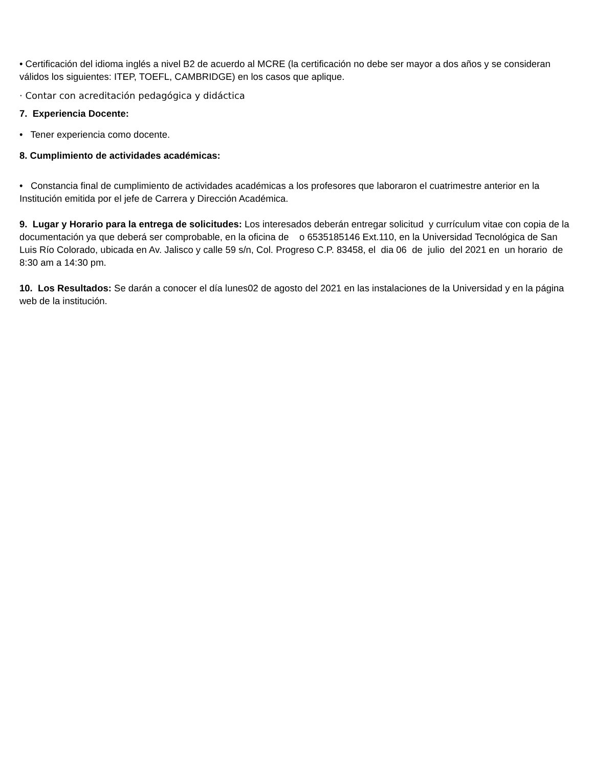• Certificación del idioma inglés a nivel B2 de acuerdo al MCRE (la certificación no debe ser mayor a dos años y se consideran válidos los siguientes: ITEP, TOEFL, CAMBRIDGE) en los casos que aplique.
· Contar con acreditación pedagógica y didáctica
7. Experiencia Docente:
• Tener experiencia como docente.
8. Cumplimiento de actividades académicas:
• Constancia final de cumplimiento de actividades académicas a los profesores que laboraron el cuatrimestre anterior en la Institución emitida por el jefe de Carrera y Dirección Académica.
9. Lugar y Horario para la entrega de solicitudes: Los interesados deberán entregar solicitud y currículum vitae con copia de la documentación ya que deberá ser comprobable, en la oficina de o 6535185146 Ext.110, en la Universidad Tecnológica de San Luis Río Colorado, ubicada en Av. Jalisco y calle 59 s/n, Col. Progreso C.P. 83458, el dia 06 de julio del 2021 en un horario de
8:30 am a 14:30 pm.
10. Los Resultados: Se darán a conocer el día lunes02 de agosto del 2021 en las instalaciones de la Universidad y en la página web de la institución.